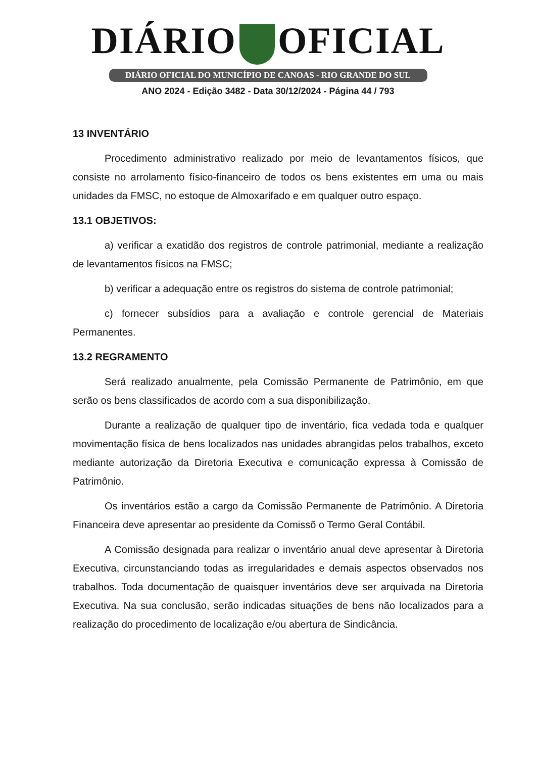DIÁRIO OFICIAL
DIÁRIO OFICIAL DO MUNICÍPIO DE CANOAS - RIO GRANDE DO SUL
ANO 2024 - Edição 3482 - Data 30/12/2024 - Página 44 / 793
13 INVENTÁRIO
Procedimento administrativo realizado por meio de levantamentos físicos, que consiste no arrolamento físico-financeiro de todos os bens existentes em uma ou mais unidades da FMSC, no estoque de Almoxarifado e em qualquer outro espaço.
13.1 OBJETIVOS:
a) verificar a exatidão dos registros de controle patrimonial, mediante a realização de levantamentos físicos na FMSC;
b) verificar a adequação entre os registros do sistema de controle patrimonial;
c) fornecer subsídios para a avaliação e controle gerencial de Materiais Permanentes.
13.2 REGRAMENTO
Será realizado anualmente, pela Comissão Permanente de Patrimônio, em que serão os bens classificados de acordo com a sua disponibilização.
Durante a realização de qualquer tipo de inventário, fica vedada toda e qualquer movimentação física de bens localizados nas unidades abrangidas pelos trabalhos, exceto mediante autorização da Diretoria Executiva e comunicação expressa à Comissão de Patrimônio.
Os inventários estão a cargo da Comissão Permanente de Patrimônio. A Diretoria Financeira deve apresentar ao presidente da Comissõ o Termo Geral Contábil.
A Comissão designada para realizar o inventário anual deve apresentar à Diretoria Executiva, circunstanciando todas as irregularidades e demais aspectos observados nos trabalhos. Toda documentação de quaisquer inventários deve ser arquivada na Diretoria Executiva. Na sua conclusão, serão indicadas situações de bens não localizados para a realização do procedimento de localização e/ou abertura de Sindicância.